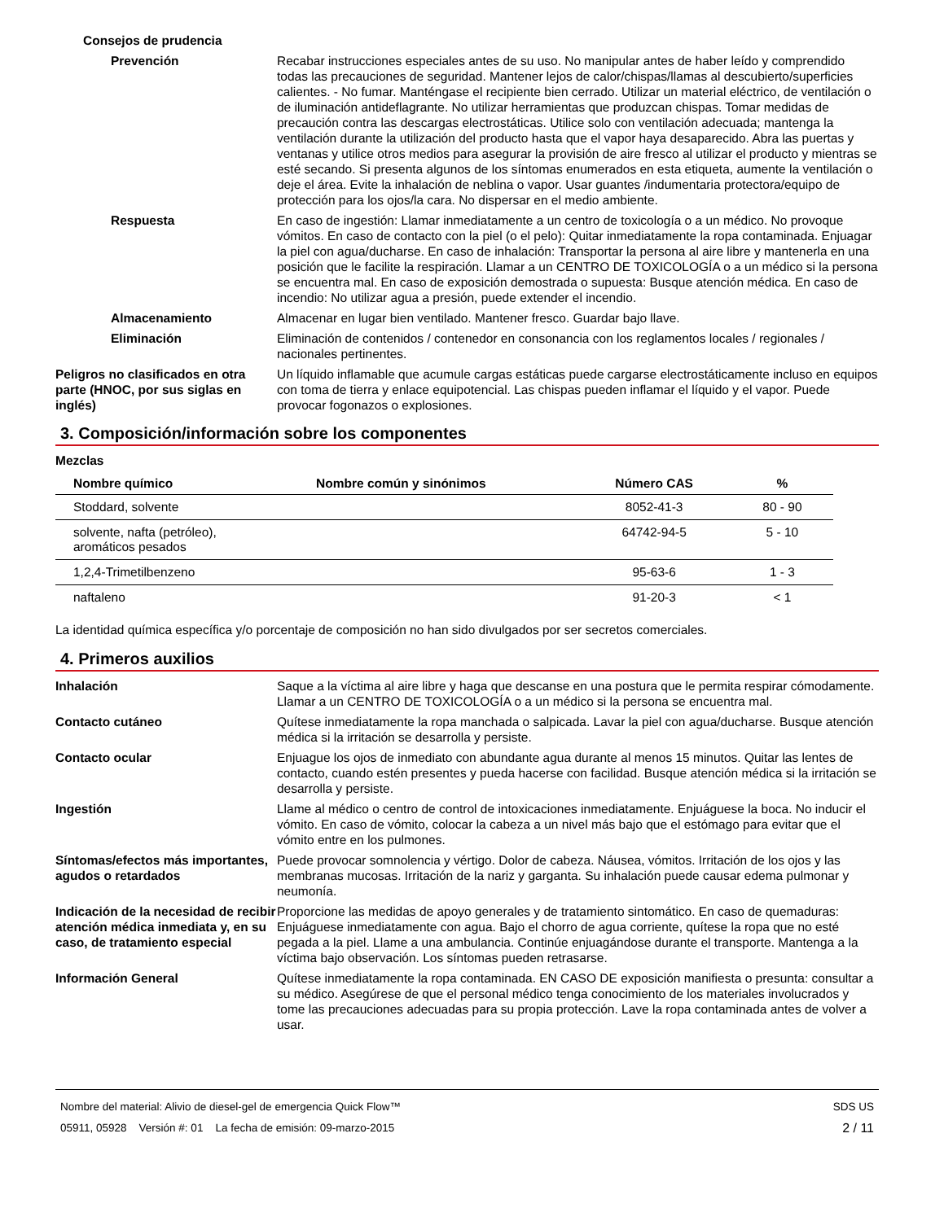Consejos de prudencia
Prevención Recabar instrucciones especiales antes de su uso. No manipular antes de haber leído y comprendido todas las precauciones de seguridad. Mantener lejos de calor/chispas/llamas al descubierto/superficies calientes. - No fumar. Manténgase el recipiente bien cerrado. Utilizar un material eléctrico, de ventilación o de iluminación antideflagrante. No utilizar herramientas que produzcan chispas. Tomar medidas de precaución contra las descargas electrostáticas. Utilice solo con ventilación adecuada; mantenga la ventilación durante la utilización del producto hasta que el vapor haya desaparecido. Abra las puertas y ventanas y utilice otros medios para asegurar la provisión de aire fresco al utilizar el producto y mientras se esté secando. Si presenta algunos de los síntomas enumerados en esta etiqueta, aumente la ventilación o deje el área. Evite la inhalación de neblina o vapor. Usar guantes /indumentaria protectora/equipo de protección para los ojos/la cara. No dispersar en el medio ambiente.
Respuesta En caso de ingestión: Llamar inmediatamente a un centro de toxicología o a un médico. No provoque vómitos. En caso de contacto con la piel (o el pelo): Quitar inmediatamente la ropa contaminada. Enjuagar la piel con agua/ducharse. En caso de inhalación: Transportar la persona al aire libre y mantenerla en una posición que le facilite la respiración. Llamar a un CENTRO DE TOXICOLOGÍA o a un médico si la persona se encuentra mal. En caso de exposición demostrada o supuesta: Busque atención médica. En caso de incendio: No utilizar agua a presión, puede extender el incendio.
Almacenamiento Almacenar en lugar bien ventilado. Mantener fresco. Guardar bajo llave.
Eliminación Eliminación de contenidos / contenedor en consonancia con los reglamentos locales / regionales / nacionales pertinentes.
Peligros no clasificados en otra parte (HNOC, por sus siglas en inglés)
Un líquido inflamable que acumule cargas estáticas puede cargarse electrostáticamente incluso en equipos con toma de tierra y enlace equipotencial. Las chispas pueden inflamar el líquido y el vapor. Puede provocar fogonazos o explosiones.
3. Composición/información sobre los componentes
Mezclas
| Nombre químico | Nombre común y sinónimos | Número CAS | % |
| --- | --- | --- | --- |
| Stoddard, solvente | | 8052-41-3 | 80 - 90 |
| solvente, nafta (petróleo), aromáticos pesados | | 64742-94-5 | 5 - 10 |
| 1,2,4-Trimetilbenzeno | | 95-63-6 | 1 - 3 |
| naftaleno | | 91-20-3 | < 1 |
La identidad química específica y/o porcentaje de composición no han sido divulgados por ser secretos comerciales.
4. Primeros auxilios
Inhalación Saque a la víctima al aire libre y haga que descanse en una postura que le permita respirar cómodamente. Llamar a un CENTRO DE TOXICOLOGÍA o a un médico si la persona se encuentra mal.
Contacto cutáneo Quítese inmediatamente la ropa manchada o salpicada. Lavar la piel con agua/ducharse. Busque atención médica si la irritación se desarrolla y persiste.
Contacto ocular Enjuague los ojos de inmediato con abundante agua durante al menos 15 minutos. Quitar las lentes de contacto, cuando estén presentes y pueda hacerse con facilidad. Busque atención médica si la irritación se desarrolla y persiste.
Ingestión Llame al médico o centro de control de intoxicaciones inmediatamente. Enjuáguese la boca. No inducir el vómito. En caso de vómito, colocar la cabeza a un nivel más bajo que el estómago para evitar que el vómito entre en los pulmones.
Síntomas/efectos más importantes, agudos o retardados
Puede provocar somnolencia y vértigo. Dolor de cabeza. Náusea, vómitos. Irritación de los ojos y las membranas mucosas. Irritación de la nariz y garganta. Su inhalación puede causar edema pulmonar y neumonía.
Indicación de la necesidad de recibir atención médica inmediata y, en su caso, de tratamiento especial
Proporcione las medidas de apoyo generales y de tratamiento sintomático. En caso de quemaduras: Enjuáguese inmediatamente con agua. Bajo el chorro de agua corriente, quítese la ropa que no esté pegada a la piel. Llame a una ambulancia. Continúe enjuagándose durante el transporte. Mantenga a la víctima bajo observación. Los síntomas pueden retrasarse.
Información General Quítese inmediatamente la ropa contaminada. EN CASO DE exposición manifiesta o presunta: consultar a su médico. Asegúrese de que el personal médico tenga conocimiento de los materiales involucrados y tome las precauciones adecuadas para su propia protección. Lave la ropa contaminada antes de volver a usar.
Nombre del material: Alivio de diesel-gel de emergencia Quick Flow™
05911, 05928 Versión #: 01 La fecha de emisión: 09-marzo-2015
SDS US
2 / 11